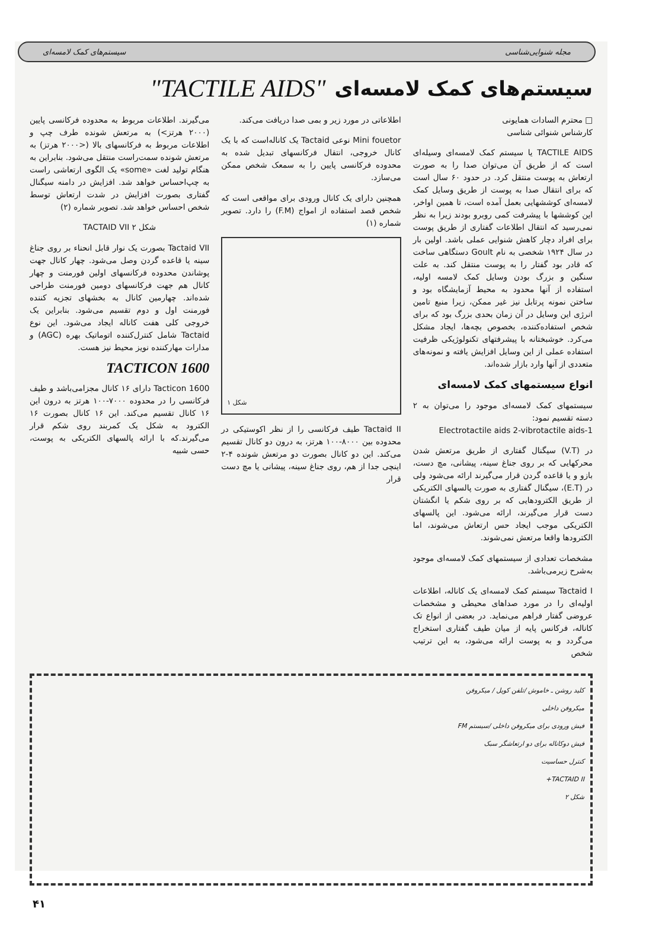مجله شنوایی‌شناسی سیستم‌های کمک لامسه‌ای
سیستم‌های کمک لامسه‌ای "TACTILE AIDS"
□ محترم السادات همایونی
کارشناس شنوائی شناسی
TACTILE AIDS یا سیستم کمک لامسه‌ای وسیله‌ای است که از طریق آن می‌توان صدا را به صورت ارتعاش به پوست منتقل کرد. در حدود ۶۰ سال است که برای انتقال صدا به پوست از طریق وسایل کمک لامسه‌ای کوششهایی بعمل آمده است، تا همین اواخر، این کوششها با پیشرفت کمی روبرو بودند زیرا به نظر نمی‌رسید که انتقال اطلاعات گفتاری از طریق پوست برای افراد دچار کاهش شنوایی عملی باشد. اولین بار در سال ۱۹۲۴ شخصی به نام Goult دستگاهی ساخت که قادر بود گفتار را به پوست منتقل کند. به علت سنگین و بزرگ بودن وسایل کمک لامسه اولیه، استفاده از آنها محدود به محیط آزمایشگاه بود و ساختن نمونه پرتابل نیز غیر ممکن، زیرا منبع تامین انرژی این وسایل در آن زمان بحدی بزرگ بود که برای شخص استفاده‌کننده، بخصوص بچه‌ها، ایجاد مشکل می‌کرد. خوشبختانه با پیشرفتهای تکنولوژیکی ظرفیت استفاده عملی از این وسایل افزایش یافته و نمونه‌های متعددی از آنها وارد بازار شده‌اند.
انواع سیستمهای کمک لامسه‌ای
سیستمهای کمک لامسه‌ای موجود را می‌توان به ۲ دسته تقسیم نمود:
1-Electrotactile aids 2-vibrotactile aids
در (V.T) سیگنال گفتاری از طریق مرتعش شدن محرکهایی که بر روی جناغ سینه، پیشانی، مچ دست، بازو و یا قاعده گردن قرار می‌گیرند ارائه می‌شود ولی در (E.T)، سیگنال گفتاری به صورت پالسهای الکتریکی از طریق الکترودهایی که بر روی شکم یا انگشتان دست قرار می‌گیرند، ارائه می‌شود. این پالسهای الکتریکی موجب ایجاد حس ارتعاش می‌شوند، اما الکترودها واقعا مرتعش نمی‌شوند.
مشخصات تعدادی از سیستمهای کمک لامسه‌ای موجود به‌شرح زیرمی‌باشد.
Tactaid I سیستم کمک لامسه‌ای یک کاناله، اطلاعات اولیه‌ای را در مورد صداهای محیطی و مشخصات عروضی گفتار فراهم می‌نماید. در بعضی از انواع تک کاناله، فرکانس پایه از میان طیف گفتاری استخراج می‌گردد و به پوست ارائه می‌شود، به این ترتیب شخص
اطلاعاتی در مورد زیر و بمی صدا دریافت می‌کند.
Mini fouetor نوعی Tactaid یک کاناله‌است که با یک کانال خروجی، انتقال فرکانسهای تبدیل شده به محدوده فرکانسی پایین را به سمعک شخص ممکن می‌سازد.
همچنین دارای یک کانال ورودی برای مواقعی است که شخص قصد استفاده از امواج (F.M) را دارد. تصویر شماره (۱)
شکل ۱
Tactaid II طیف فرکانسی را از نظر اکوستیکی در محدوده بین ۸۰۰۰-۱۰۰ هرتز، به درون دو کانال تقسیم می‌کند. این دو کانال بصورت دو مرتعش شونده ۴-۲ اینچی جدا از هم، روی جناغ سینه، پیشانی یا مچ دست قرار
می‌گیرند. اطلاعات مربوط به محدوده فرکانسی پایین (۲۰۰۰ هرتز>) به مرتعش شونده طرف چپ و اطلاعات مربوط به فرکانسهای بالا (<۲۰۰۰ هرتز) به مرتعش شونده سمت‌راست منتقل می‌شود. بنابراین به هنگام تولید لغت «some» یک الگوی ارتعاشی راست به چپ‌احساس خواهد شد. افزایش در دامنه سیگنال گفتاری بصورت افزایش در شدت ارتعاش توسط شخص احساس خواهد شد. تصویر شماره (۲)
شکل ۲ TACTAID VII
Tactaid VII بصورت یک نوار قابل انحناء بر روی جناغ سینه یا قاعده گردن وصل می‌شود. چهار کانال جهت پوشاندن محدوده فرکانسهای اولین فورمنت و چهار کانال هم جهت فرکانسهای دومین فورمنت طراحی شده‌اند. چهارمین کانال به بخشهای تجزیه کننده فورمنت اول و دوم تقسیم می‌شود. بنابراین یک خروجی کلی هفت کاناله ایجاد می‌شود. این نوع Tactaid شامل کنترل‌کننده اتوماتیک بهره (AGC) و مدارات مهارکننده نویز محیط نیز هست.
TACTICON 1600
Tacticon 1600 دارای ۱۶ کانال مجزامی‌باشد و طیف فرکانسی را در محدوده ۷۰۰۰-۱۰۰ هرتز به درون این ۱۶ کانال تقسیم می‌کند. این ۱۶ کانال بصورت ۱۶ الکترود به شکل یک کمربند روی شکم قرار می‌گیرند.که با ارائه پالسهای الکتریکی به پوست، حسی شبیه
کلید روشن ـ خاموش /تلفن کویل / میکروفن
میکروفن داخلی
فیش ورودی برای میکروفن داخلی /سیستم FM
فیش دوکاناله برای دو ارتعاشگر سبک
کنترل حساسیت
TACTAID II+
شکل ۲
۴۱